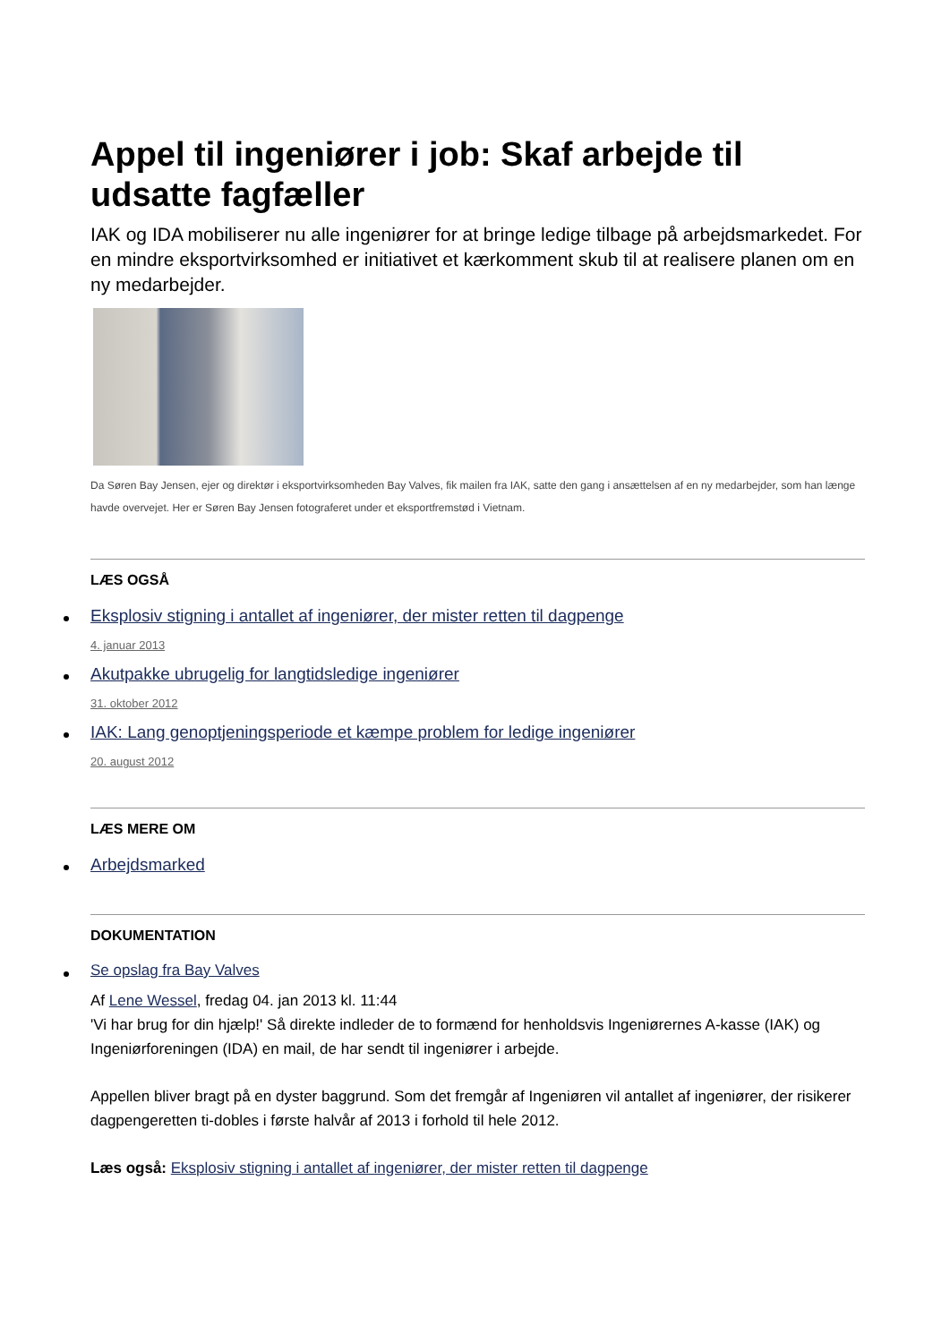Appel til ingeniører i job: Skaf arbejde til udsatte fagfæller
IAK og IDA mobiliserer nu alle ingeniører for at bringe ledige tilbage på arbejdsmarkedet. For en mindre eksportvirksomhed er initiativet et kærkomment skub til at realisere planen om en ny medarbejder.
Da Søren Bay Jensen, ejer og direktør i eksportvirksomheden Bay Valves, fik mailen fra IAK, satte den gang i ansættelsen af en ny medarbejder, som han længe havde overvejet. Her er Søren Bay Jensen fotograferet under et eksportfremstød i Vietnam.
LÆS OGSÅ
Eksplosiv stigning i antallet af ingeniører, der mister retten til dagpenge
4. januar 2013
Akutpakke ubrugelig for langtidsledige ingeniører
31. oktober 2012
IAK: Lang genoptjeningsperiode et kæmpe problem for ledige ingeniører
20. august 2012
LÆS MERE OM
Arbejdsmarked
DOKUMENTATION
Se opslag fra Bay Valves
Af Lene Wessel, fredag 04. jan 2013 kl. 11:44
'Vi har brug for din hjælp!' Så direkte indleder de to formænd for henholdsvis Ingeniørernes A-kasse (IAK) og Ingeniørforeningen (IDA) en mail, de har sendt til ingeniører i arbejde.
Appellen bliver bragt på en dyster baggrund. Som det fremgår af Ingeniøren vil antallet af ingeniører, der risikerer dagpengeretten ti-dobles i første halvår af 2013 i forhold til hele 2012.
Læs også: Eksplosiv stigning i antallet af ingeniører, der mister retten til dagpenge